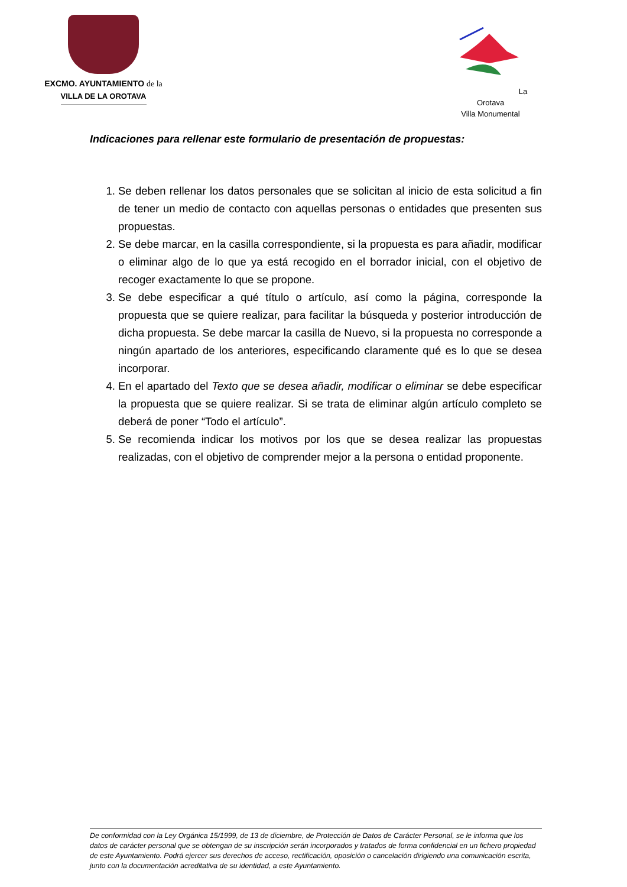EXCMO. AYUNTAMIENTO de la
VILLA DE LA OROTAVA
La Orotava
Villa Monumental
Indicaciones para rellenar este formulario de presentación de propuestas:
1. Se deben rellenar los datos personales que se solicitan al inicio de esta solicitud a fin de tener un medio de contacto con aquellas personas o entidades que presenten sus propuestas.
2. Se debe marcar, en la casilla correspondiente, si la propuesta es para añadir, modificar o eliminar algo de lo que ya está recogido en el borrador inicial, con el objetivo de recoger exactamente lo que se propone.
3. Se debe especificar a qué título o artículo, así como la página, corresponde la propuesta que se quiere realizar, para facilitar la búsqueda y posterior introducción de dicha propuesta. Se debe marcar la casilla de Nuevo, si la propuesta no corresponde a ningún apartado de los anteriores, especificando claramente qué es lo que se desea incorporar.
4. En el apartado del Texto que se desea añadir, modificar o eliminar se debe especificar la propuesta que se quiere realizar. Si se trata de eliminar algún artículo completo se deberá de poner “Todo el artículo”.
5. Se recomienda indicar los motivos por los que se desea realizar las propuestas realizadas, con el objetivo de comprender mejor a la persona o entidad proponente.
De conformidad con la Ley Orgánica 15/1999, de 13 de diciembre, de Protección de Datos de Carácter Personal, se le informa que los datos de carácter personal que se obtengan de su inscripción serán incorporados y tratados de forma confidencial en un fichero propiedad de este Ayuntamiento. Podrá ejercer sus derechos de acceso, rectificación, oposición o cancelación dirigiendo una comunicación escrita, junto con la documentación acreditativa de su identidad, a este Ayuntamiento.